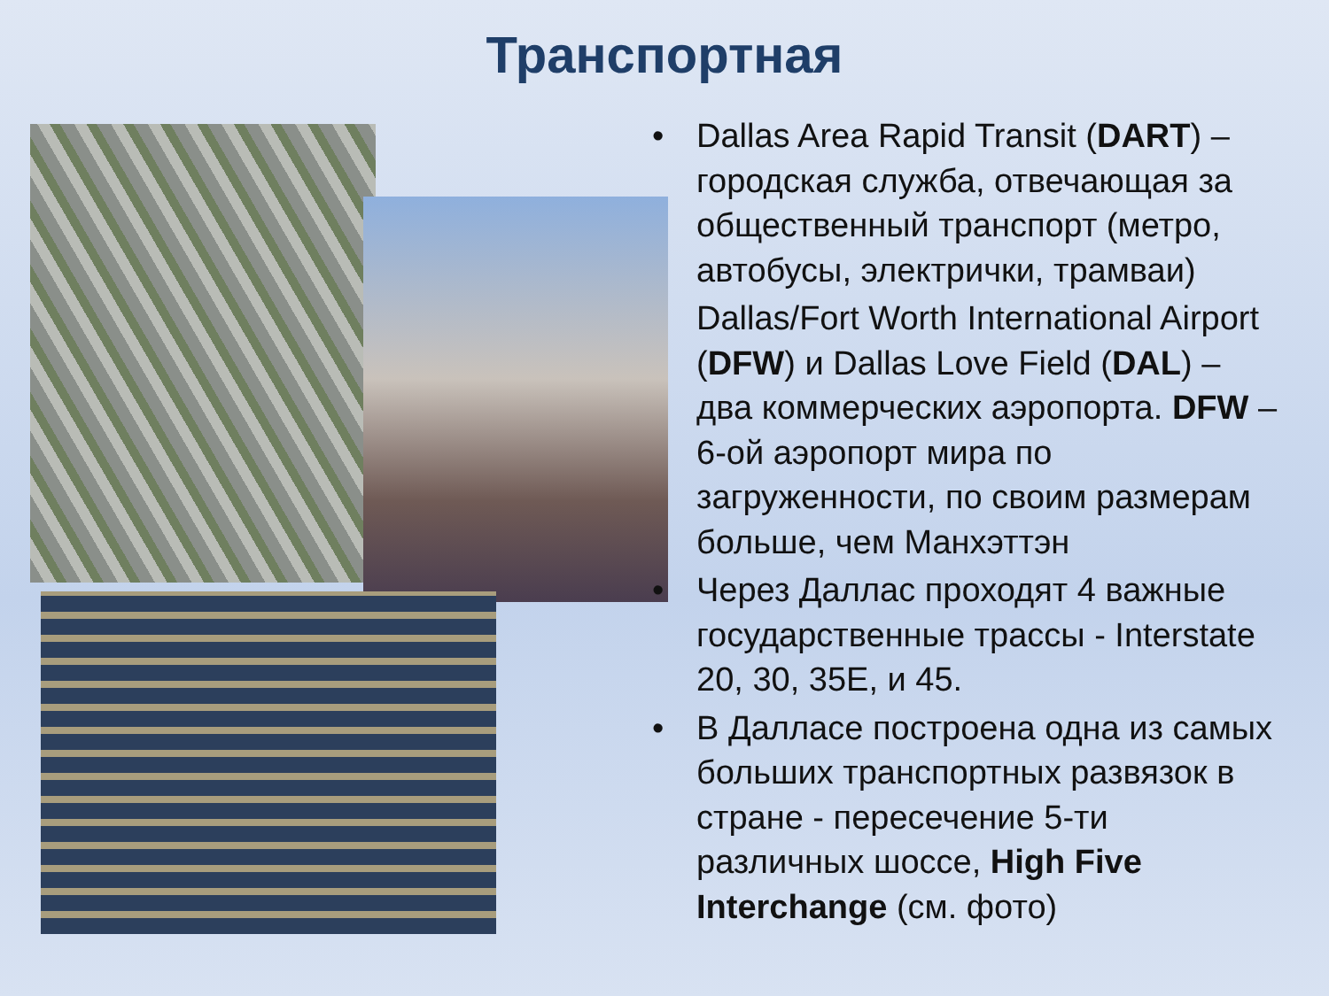Транспортная
• Dallas Area Rapid Transit (DART) – городская служба, отвечающая за общественный транспорт (метро, автобусы, электрички, трамваи)
Dallas/Fort Worth International Airport (DFW) и Dallas Love Field (DAL) – два коммерческих аэропорта. DFW – 6-ой аэропорт мира по загруженности, по своим размерам больше, чем Манхэттэн
• Через Даллас проходят 4 важные государственные трассы - Interstate 20, 30, 35E, и 45.
• В Далласе построена одна из самых больших транспортных развязок в стране - пересечение 5-ти различных шоссе, High Five Interchange (см. фото)